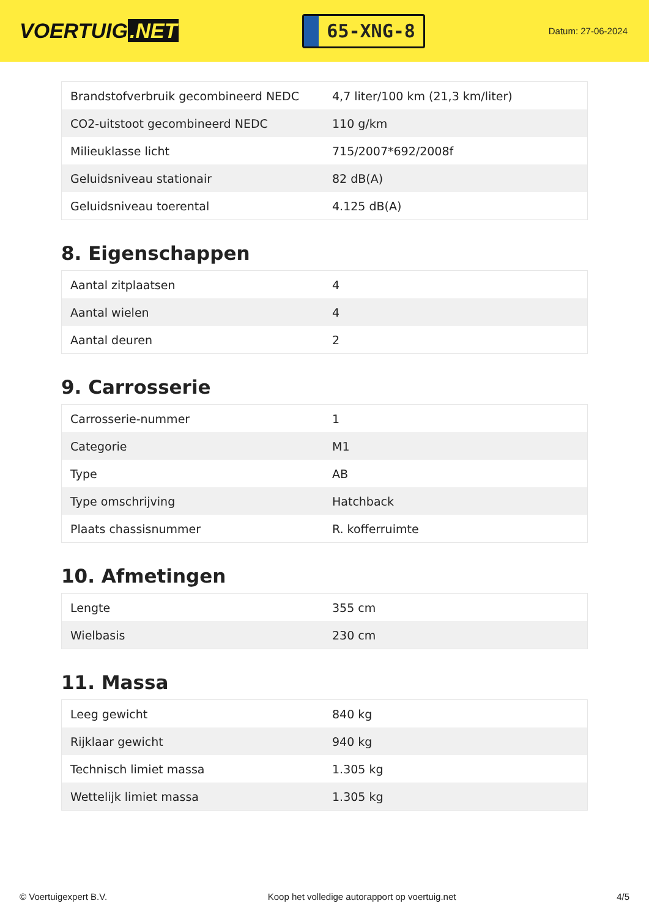VOERTUIG.NET
65-XNG-8
Datum: 27-06-2024
| Brandstofverbruik gecombineerd NEDC | 4,7 liter/100 km (21,3 km/liter) |
| CO2-uitstoot gecombineerd NEDC | 110 g/km |
| Milieuklasse licht | 715/2007*692/2008f |
| Geluidsniveau stationair | 82 dB(A) |
| Geluidsniveau toerental | 4.125 dB(A) |
8. Eigenschappen
| Aantal zitplaatsen | 4 |
| Aantal wielen | 4 |
| Aantal deuren | 2 |
9. Carrosserie
| Carrosserie-nummer | 1 |
| Categorie | M1 |
| Type | AB |
| Type omschrijving | Hatchback |
| Plaats chassisnummer | R. kofferruimte |
10. Afmetingen
| Lengte | 355 cm |
| Wielbasis | 230 cm |
11. Massa
| Leeg gewicht | 840 kg |
| Rijklaar gewicht | 940 kg |
| Technisch limiet massa | 1.305 kg |
| Wettelijk limiet massa | 1.305 kg |
© Voertuigexpert B.V. Koop het volledige autorapport op voertuig.net 4/5